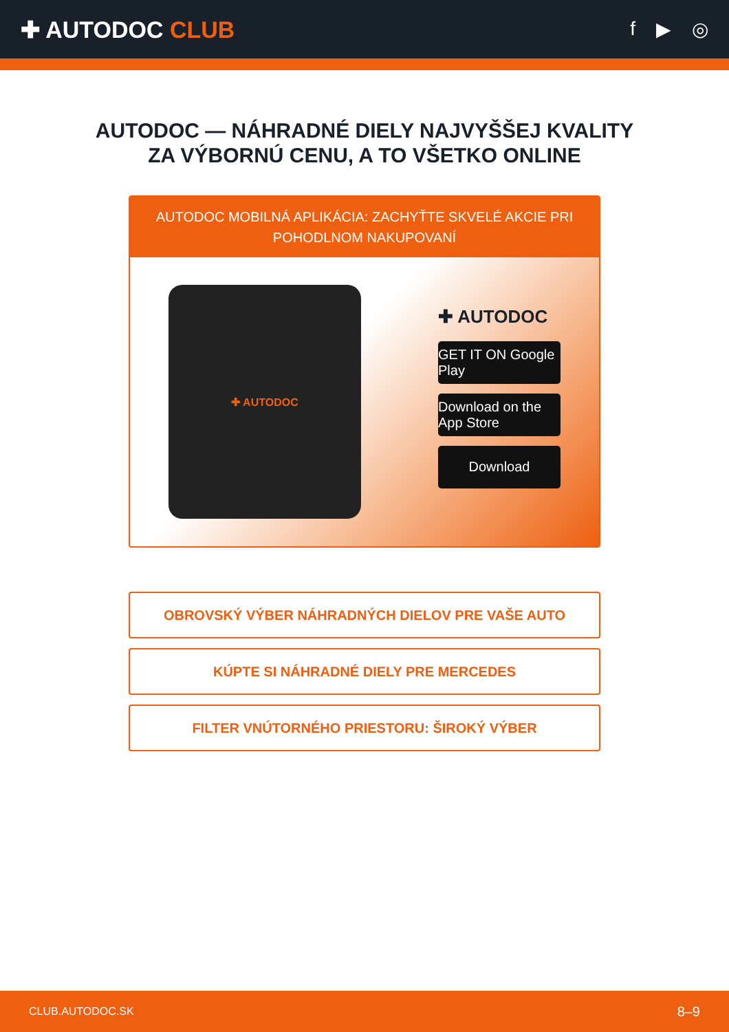✚ AUTODOC CLUB
f ▶ ◎
AUTODOC — NÁHRADNÉ DIELY NAJVYŠŠEJ KVALITY
ZA VÝBORNÚ CENU, A TO VŠETKO ONLINE
AUTODOC MOBILNÁ APLIKÁCIA: ZACHYŤTE SKVELÉ AKCIE PRI POHODLNOM NAKUPOVANÍ
✚ AUTODOC
✚ AUTODOC
GET IT ON Google Play
Download on the App Store
Download
OBROVSKÝ VÝBER NÁHRADNÝCH DIELOV PRE VAŠE AUTO
KÚPTE SI NÁHRADNÉ DIELY PRE MERCEDES
FILTER VNÚTORNÉHO PRIESTORU: ŠIROKÝ VÝBER
CLUB.AUTODOC.SK 8–9